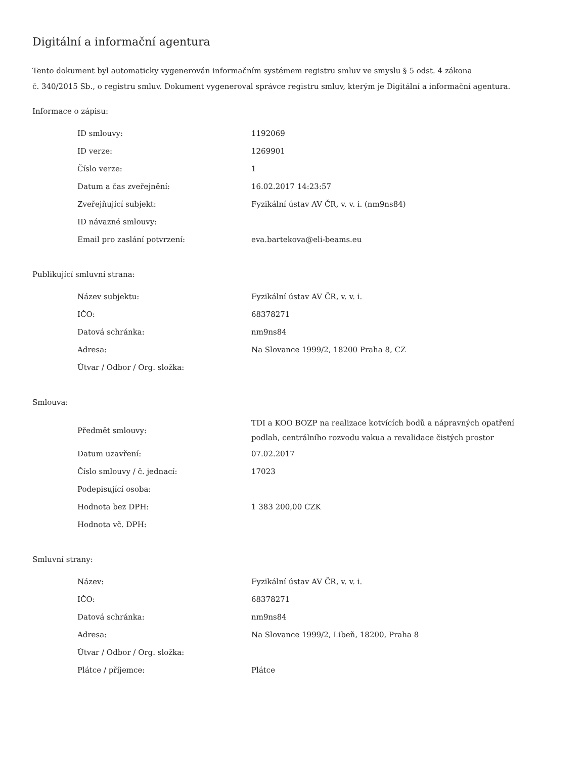Digitální a informační agentura
Tento dokument byl automaticky vygenerován informačním systémem registru smluv ve smyslu § 5 odst. 4 zákona
č. 340/2015 Sb., o registru smluv. Dokument vygeneroval správce registru smluv, kterým je Digitální a informační agentura.
Informace o zápisu:
| ID smlouvy: | 1192069 |
| ID verze: | 1269901 |
| Číslo verze: | 1 |
| Datum a čas zveřejnění: | 16.02.2017 14:23:57 |
| Zveřejňující subjekt: | Fyzikální ústav AV ČR, v. v. i. (nm9ns84) |
| ID návazné smlouvy: | |
| Email pro zaslání potvrzení: | eva.bartekova@eli-beams.eu |
Publikující smluvní strana:
| Název subjektu: | Fyzikální ústav AV ČR, v. v. i. |
| IČO: | 68378271 |
| Datová schránka: | nm9ns84 |
| Adresa: | Na Slovance 1999/2, 18200 Praha 8, CZ |
| Útvar / Odbor / Org. složka: | |
Smlouva:
| Předmět smlouvy: | TDI a KOO BOZP na realizace kotvících bodů a nápravných opatření podlah, centrálního rozvodu vakua a revalidace čistých prostor |
| Datum uzavření: | 07.02.2017 |
| Číslo smlouvy / č. jednací: | 17023 |
| Podepisující osoba: | |
| Hodnota bez DPH: | 1 383 200,00 CZK |
| Hodnota vč. DPH: | |
Smluvní strany:
| Název: | Fyzikální ústav AV ČR, v. v. i. |
| IČO: | 68378271 |
| Datová schránka: | nm9ns84 |
| Adresa: | Na Slovance 1999/2, Libeň, 18200, Praha 8 |
| Útvar / Odbor / Org. složka: | |
| Plátce / příjemce: | Plátce |